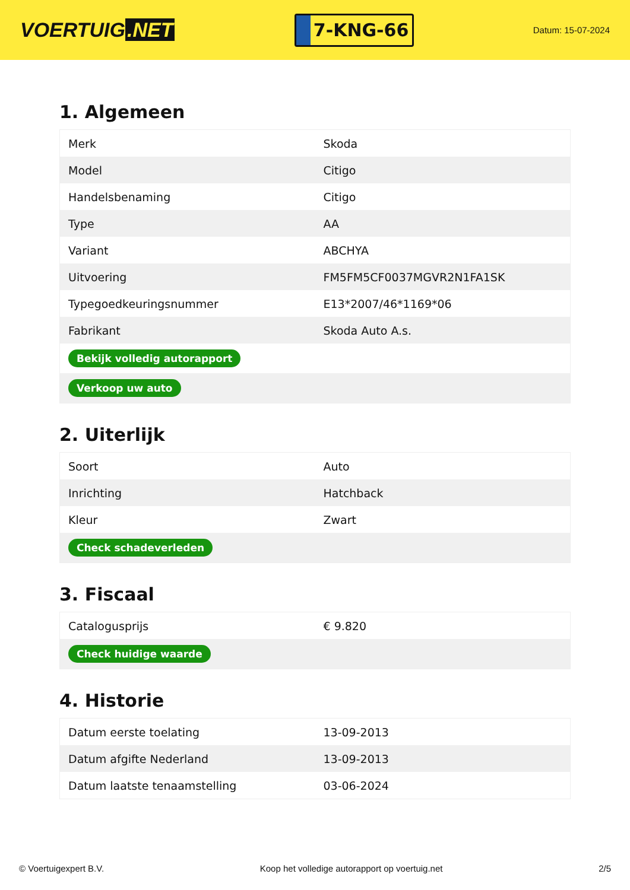VOERTUIG.NET
7-KNG-66
Datum: 15-07-2024
1. Algemeen
| Merk | Skoda |
| Model | Citigo |
| Handelsbenaming | Citigo |
| Type | AA |
| Variant | ABCHYA |
| Uitvoering | FM5FM5CF0037MGVR2N1FA1SK |
| Typegoedkeuringsnummer | E13*2007/46*1169*06 |
| Fabrikant | Skoda Auto A.s. |
| Bekijk volledig autorapport | |
| Verkoop uw auto | |
2. Uiterlijk
| Soort | Auto |
| Inrichting | Hatchback |
| Kleur | Zwart |
| Check schadeverleden | |
3. Fiscaal
| Catalogusprijs | € 9.820 |
| Check huidige waarde | |
4. Historie
| Datum eerste toelating | 13-09-2013 |
| Datum afgifte Nederland | 13-09-2013 |
| Datum laatste tenaamstelling | 03-06-2024 |
© Voertuigexpert B.V. Koop het volledige autorapport op voertuig.net 2/5